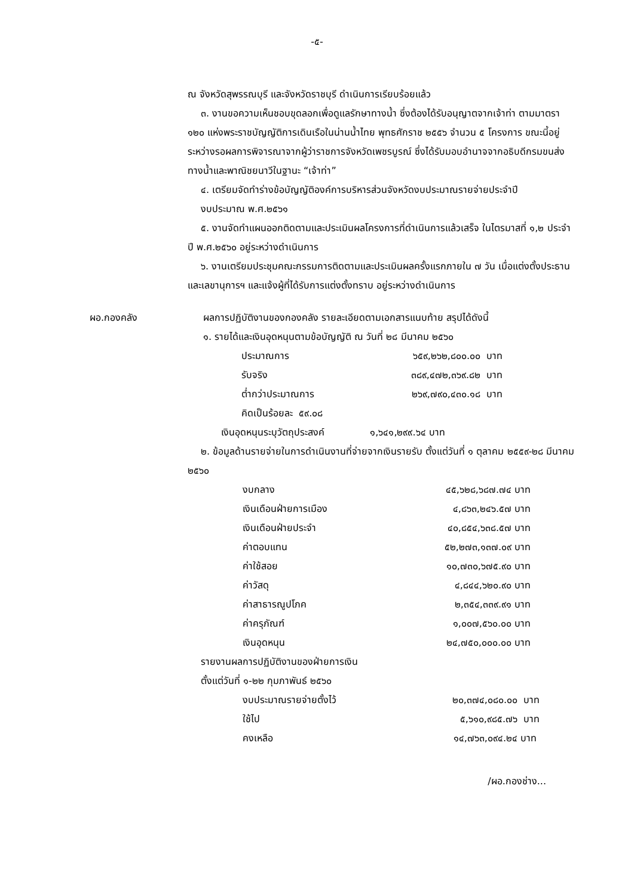-๕-
ณ จังหวัดสุพรรณบุรี และจังหวัดราชบุรี ดำเนินการเรียบร้อยแล้ว
๓. งานขอความเห็นชอบขุดลอกเพื่อดูแลรักษาทางน้ำ ซึ่งต้องได้รับอนุญาตจากเจ้าท่า ตามมาตรา ๑๒๐ แห่งพระราชบัญญัติการเดินเรือในน่านน้ำไทย พุทธศักราช ๒๕๕๖ จำนวน ๕ โครงการ ขณะนี้อยู่ระหว่างรอผลการพิจารณาจากผู้ว่าราชการจังหวัดเพชรบูรณ์ ซึ่งได้รับมอบอำนาจจากอธิบดีกรมขนส่งทางน้ำและพาณิชยนาวีในฐานะ “เจ้าท่า”
๔. เตรียมจัดทำร่างข้อบัญญัติองค์การบริหารส่วนจังหวัดงบประมาณรายจ่ายประจำปี
งบประมาณ พ.ศ.๒๕๖๑
๕. งานจัดทำแผนออกติดตามและประเมินผลโครงการที่ดำเนินการแล้วเสร็จ ในไตรมาสที่ ๑,๒ ประจำปี พ.ศ.๒๕๖๐ อยู่ระหว่างดำเนินการ
๖. งานเตรียมประชุมคณะกรรมการติดตามและประเมินผลครั้งแรกภายใน ๗ วัน เมื่อแต่งตั้งประธานและเลขานุการฯ และแจ้งผู้ที่ได้รับการแต่งตั้งทราบ อยู่ระหว่างดำเนินการ
ผอ.กองคลัง ผลการปฏิบัติงานของกองคลัง รายละเอียดตามเอกสารแนบท้าย สรุปได้ดังนี้
๑. รายได้และเงินอุดหนุนตามข้อบัญญัติ ณ วันที่ ๒๘ มีนาคม ๒๕๖๐
| ประมาณการ | ๖๕๙,๒๖๒,๘๐๐.๐๐ | บาท |
| รับจริง | ๓๘๙,๔๗๒,๓๖๙.๘๒ | บาท |
| ต่ำกว่าประมาณการ | ๒๖๙,๗๙๐,๔๓๐.๑๘ | บาท |
| คิดเป็นร้อยละ ๕๙.๐๘ | | |
เงินอุดหนุนระบุวัตถุประสงค์ ๑,๖๔๑,๒๙๙.๖๔ บาท
๒. ข้อมูลด้านรายจ่ายในการดำเนินงานที่จ่ายจากเงินรายรับ ตั้งแต่วันที่ ๑ ตุลาคม ๒๕๕๙-๒๘ มีนาคม ๒๕๖๐
| งบกลาง | ๔๕,๖๒๘,๖๘๗.๗๔ | บาท |
| เงินเดือนฝ่ายการเมือง | ๔,๘๖๓,๒๔๖.๕๗ | บาท |
| เงินเดือนฝ่ายประจำ | ๔๐,๘๕๔,๖๓๘.๕๗ | บาท |
| ค่าตอบแทน | ๕๒,๒๗๓,๑๓๗.๐๙ | บาท |
| ค่าใช้สอย | ๑๐,๗๓๐,๖๗๕.๙๐ | บาท |
| ค่าวัสดุ | ๔,๘๔๔,๖๒๐.๙๐ | บาท |
| ค่าสาธารณูปโภค | ๒,๓๕๔,๓๓๙.๙๑ | บาท |
| ค่าครุภัณฑ์ | ๑,๐๐๗,๕๖๐.๐๐ | บาท |
| เงินอุดหนุน | ๒๔,๗๕๐,๐๐๐.๐๐ | บาท |
รายงานผลการปฏิบัติงานของฝ่ายการเงิน
ตั้งแต่วันที่ ๑-๒๒ กุมภาพันธ์ ๒๕๖๐
| งบประมาณรายจ่ายตั้งไว้ | ๒๐,๓๗๔,๐๘๐.๐๐ | บาท |
| ใช้ไป | ๕,๖๑๐,๙๘๕.๗๖ | บาท |
| คงเหลือ | ๑๔,๗๖๓,๐๙๔.๒๔ | บาท |
/ผอ.กองช่าง...